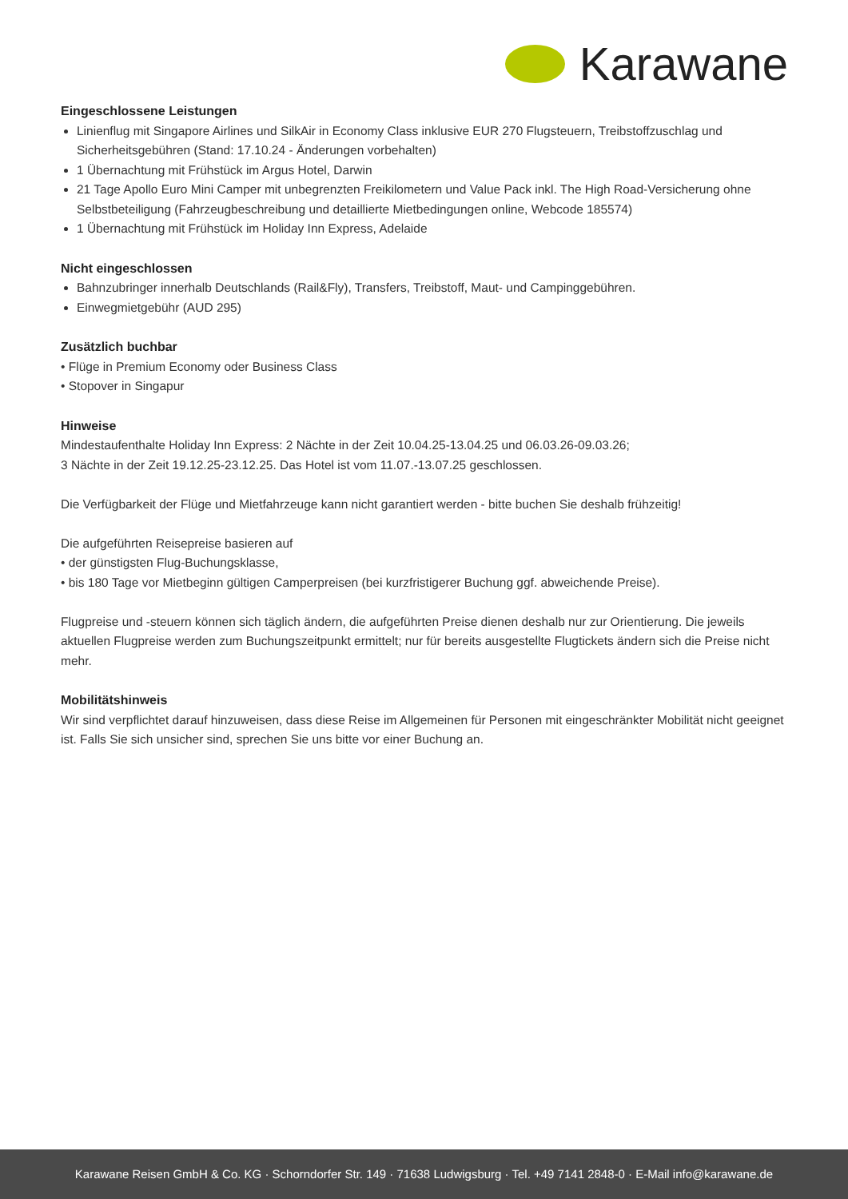Karawane
Eingeschlossene Leistungen
Linienflug mit Singapore Airlines und SilkAir in Economy Class inklusive EUR 270 Flugsteuern, Treibstoffzuschlag und Sicherheitsgebühren (Stand: 17.10.24 - Änderungen vorbehalten)
1 Übernachtung mit Frühstück im Argus Hotel, Darwin
21 Tage Apollo Euro Mini Camper mit unbegrenzten Freikilometern und Value Pack inkl. The High Road-Versicherung ohne Selbstbeteiligung (Fahrzeugbeschreibung und detaillierte Mietbedingungen online, Webcode 185574)
1 Übernachtung mit Frühstück im Holiday Inn Express, Adelaide
Nicht eingeschlossen
Bahnzubringer innerhalb Deutschlands (Rail&Fly), Transfers, Treibstoff, Maut- und Campinggebühren.
Einwegmietgebühr (AUD 295)
Zusätzlich buchbar
• Flüge in Premium Economy oder Business Class
• Stopover in Singapur
Hinweise
Mindestaufenthalte Holiday Inn Express: 2 Nächte in der Zeit 10.04.25-13.04.25 und 06.03.26-09.03.26;
3 Nächte in der Zeit 19.12.25-23.12.25. Das Hotel ist vom 11.07.-13.07.25 geschlossen.
Die Verfügbarkeit der Flüge und Mietfahrzeuge kann nicht garantiert werden - bitte buchen Sie deshalb frühzeitig!
Die aufgeführten Reisepreise basieren auf
• der günstigsten Flug-Buchungsklasse,
• bis 180 Tage vor Mietbeginn gültigen Camperpreisen (bei kurzfristigerer Buchung ggf. abweichende Preise).
Flugpreise und -steuern können sich täglich ändern, die aufgeführten Preise dienen deshalb nur zur Orientierung. Die jeweils aktuellen Flugpreise werden zum Buchungszeitpunkt ermittelt; nur für bereits ausgestellte Flugtickets ändern sich die Preise nicht mehr.
Mobilitätshinweis
Wir sind verpflichtet darauf hinzuweisen, dass diese Reise im Allgemeinen für Personen mit eingeschränkter Mobilität nicht geeignet ist. Falls Sie sich unsicher sind, sprechen Sie uns bitte vor einer Buchung an.
Karawane Reisen GmbH & Co. KG · Schorndorfer Str. 149 · 71638 Ludwigsburg · Tel. +49 7141 2848-0 · E-Mail info@karawane.de